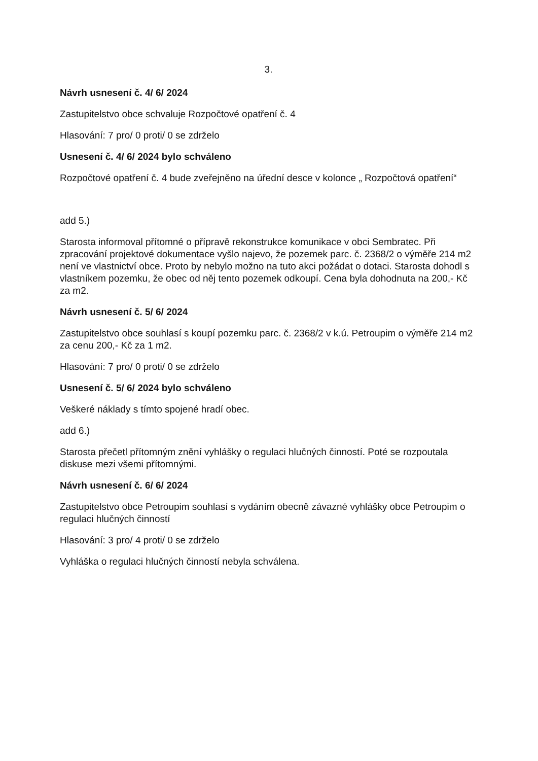3.
Návrh usnesení č. 4/ 6/ 2024
Zastupitelstvo obce schvaluje Rozpočtové opatření č. 4
Hlasování: 7 pro/ 0 proti/ 0 se zdrželo
Usnesení č. 4/ 6/ 2024 bylo schváleno
Rozpočtové opatření č. 4 bude zveřejněno na úřední desce v kolonce „ Rozpočtová opatření“
add 5.)
Starosta informoval přítomné o přípravě rekonstrukce komunikace v obci Sembratec. Při zpracování projektové dokumentace vyšlo najevo, že pozemek parc. č. 2368/2 o výměře 214 m2 není ve vlastnictví obce. Proto by nebylo možno na tuto akci požádat o dotaci. Starosta dohodl s vlastníkem pozemku, že obec od něj tento pozemek odkoupí. Cena byla dohodnuta na 200,- Kč za m2.
Návrh usnesení č. 5/ 6/ 2024
Zastupitelstvo obce souhlasí s koupí pozemku parc. č. 2368/2 v k.ú. Petroupim o výměře 214 m2 za cenu 200,- Kč za 1 m2.
Hlasování: 7 pro/ 0 proti/ 0 se zdrželo
Usnesení č. 5/ 6/ 2024 bylo schváleno
Veškeré náklady s tímto spojené hradí obec.
add 6.)
Starosta přečetl přítomným znění vyhlášky o regulaci hlučných činností. Poté se rozpoutala diskuse mezi všemi přítomnými.
Návrh usnesení č. 6/ 6/ 2024
Zastupitelstvo obce Petroupim souhlasí s vydáním obecně závazné vyhlášky obce Petroupim o regulaci hlučných činností
Hlasování: 3 pro/ 4 proti/ 0 se zdrželo
Vyhláška o regulaci hlučných činností nebyla schválena.